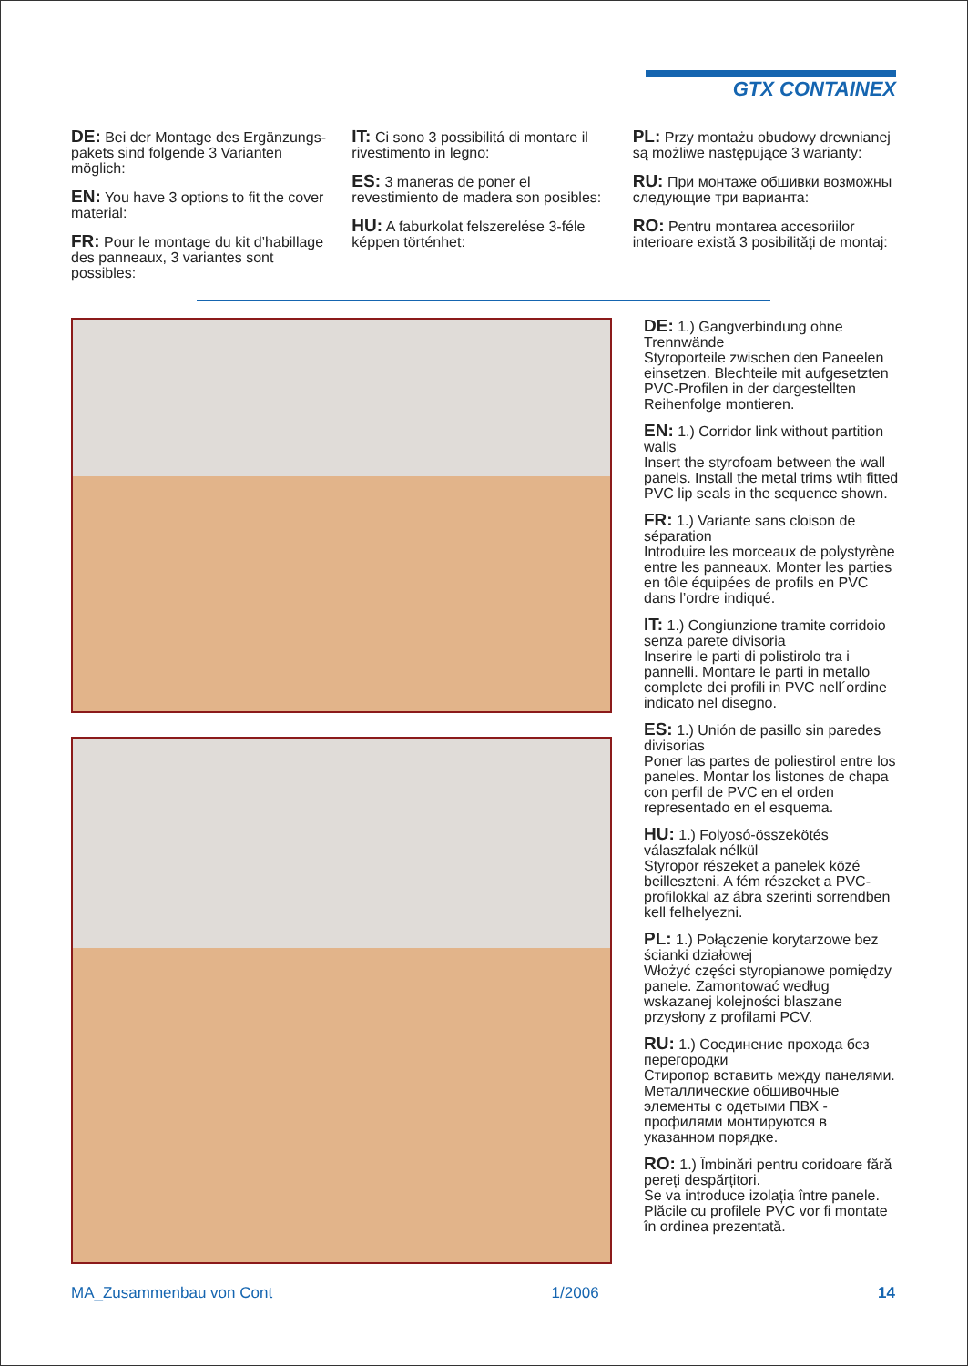GTX CONTAINEX
DE: Bei der Montage des Ergänzungs-pakets sind folgende 3 Varianten möglich:
EN: You have 3 options to fit the cover material:
FR: Pour le montage du kit d’habillage des panneaux, 3 variantes sont possibles:
IT: Ci sono 3 possibilitá di montare il rivestimento in legno:
ES: 3 maneras de poner el revestimiento de madera son posibles:
HU: A faburkolat felszerelése 3-féle képpen történhet:
PL: Przy montażu obudowy drewnianej są możliwe następujące 3 warianty:
RU: При монтаже обшивки возможны следующие три варианта:
RO: Pentru montarea accesoriilor interioare există 3 posibilități de montaj:
DE: 1.) Gangverbindung ohne Trennwände
Styroporteile zwischen den Paneelen einsetzen. Blechteile mit aufgesetzten PVC-Profilen in der dargestellten Reihenfolge montieren.
EN: 1.) Corridor link without partition walls
Insert the styrofoam between the wall panels. Install the metal trims wtih fitted PVC lip seals in the sequence shown.
FR: 1.) Variante sans cloison de séparation
Introduire les morceaux de polystyrène entre les panneaux. Monter les parties en tôle équipées de profils en PVC dans l’ordre indiqué.
IT: 1.) Congiunzione tramite corridoio senza parete divisoria
Inserire le parti di polistirolo tra i pannelli. Montare le parti in metallo complete dei profili in PVC nell´ordine indicato nel disegno.
ES: 1.) Unión de pasillo sin paredes divisorias
Poner las partes de poliestirol entre los paneles. Montar los listones de chapa con perfil de PVC en el orden representado en el esquema.
HU: 1.) Folyosó-összekötés válaszfalak nélkül
Styropor részeket a panelek közé beilleszteni. A fém részeket a PVC-profilokkal az ábra szerinti sorrendben kell felhelyezni.
PL: 1.) Połączenie korytarzowe bez ścianki działowej
Włożyć części styropianowe pomiędzy panele. Zamontować według wskazanej kolejności blaszane przysłony z profilami PCV.
RU: 1.) Соединение прохода без перегородки
Стиропор вставить между панелями.
Металлические обшивочные элементы с одетыми ПВХ - профилями монтируются в указанном порядке.
RO: 1.) Îmbinări pentru coridoare fără pereți despărțitori.
Se va introduce izolația între panele. Plăcile cu profilele PVC vor fi montate în ordinea prezentată.
MA_Zusammenbau von Cont 1/2006 14